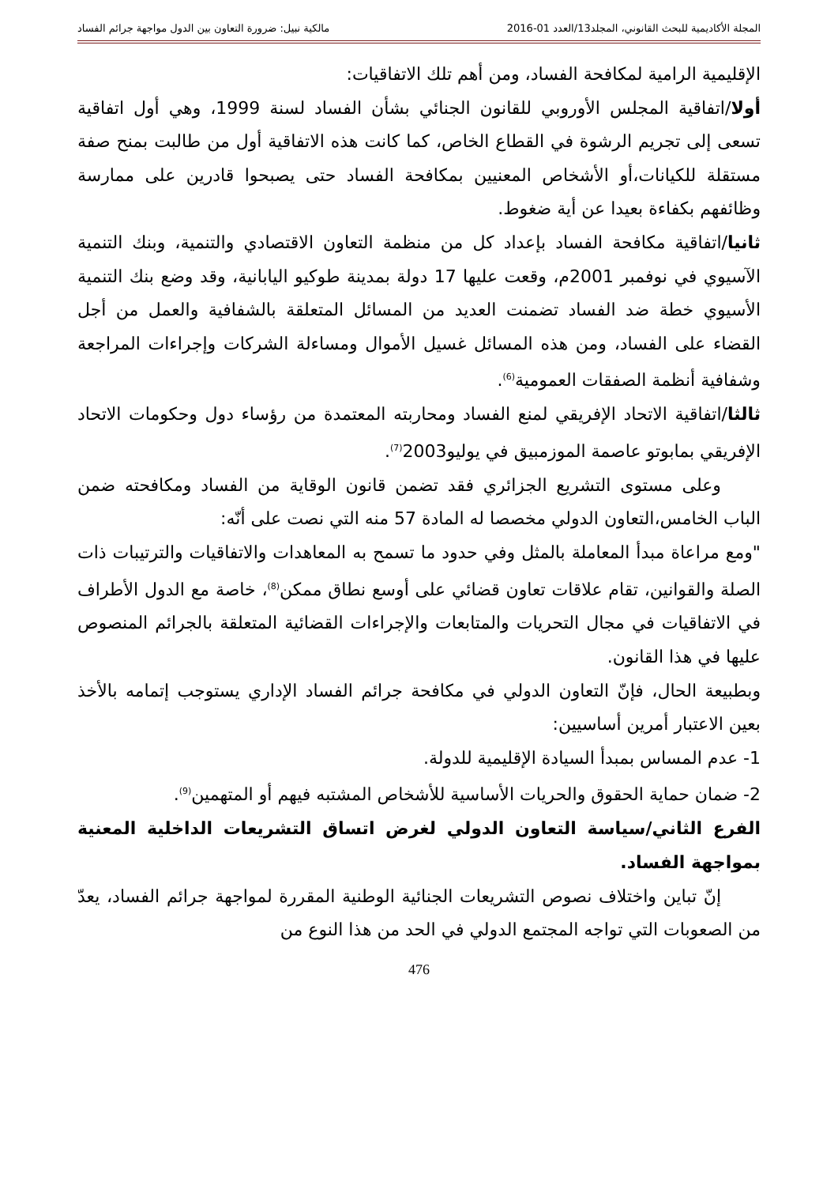المجلة الأكاديمية للبحث القانوني، المجلد13/العدد 01-2016 مالكية نبيل: ضرورة التعاون بين الدول مواجهة جرائم الفساد
الإقليمية الرامية لمكافحة الفساد، ومن أهم تلك الاتفاقيات:
أولا/اتفاقية المجلس الأوروبي للقانون الجنائي بشأن الفساد لسنة 1999، وهي أول اتفاقية تسعى إلى تجريم الرشوة في القطاع الخاص، كما كانت هذه الاتفاقية أول من طالبت بمنح صفة مستقلة للكيانات،أو الأشخاص المعنيين بمكافحة الفساد حتى يصبحوا قادرين على ممارسة وظائفهم بكفاءة بعيدا عن أية ضغوط.
ثانيا/اتفاقية مكافحة الفساد بإعداد كل من منظمة التعاون الاقتصادي والتنمية، وبنك التنمية الآسيوي في نوفمبر 2001م، وقعت عليها 17 دولة بمدينة طوكيو اليابانية، وقد وضع بنك التنمية الأسيوي خطة ضد الفساد تضمنت العديد من المسائل المتعلقة بالشفافية والعمل من أجل القضاء على الفساد، ومن هذه المسائل غسيل الأموال ومساءلة الشركات وإجراءات المراجعة وشفافية أنظمة الصفقات العمومية<sup>(6)</sup>.
ثالثا/اتفاقية الاتحاد الإفريقي لمنع الفساد ومحاربته المعتمدة من رؤساء دول وحكومات الاتحاد الإفريقي بمابوتو عاصمة الموزمبيق في يوليو2003<sup>(7)</sup>.
وعلى مستوى التشريع الجزائري فقد تضمن قانون الوقاية من الفساد ومكافحته ضمن الباب الخامس،التعاون الدولي مخصصا له المادة 57 منه التي نصت على أنّه:
"ومع مراعاة مبدأ المعاملة بالمثل وفي حدود ما تسمح به المعاهدات والاتفاقيات والترتيبات ذات الصلة والقوانين، تقام علاقات تعاون قضائي على أوسع نطاق ممكن<sup>(8)</sup>، خاصة مع الدول الأطراف في الاتفاقيات في مجال التحريات والمتابعات والإجراءات القضائية المتعلقة بالجرائم المنصوص عليها في هذا القانون.
وبطبيعة الحال، فإنّ التعاون الدولي في مكافحة جرائم الفساد الإداري يستوجب إتمامه بالأخذ بعين الاعتبار أمرين أساسيين:
1- عدم المساس بمبدأ السيادة الإقليمية للدولة.
2- ضمان حماية الحقوق والحريات الأساسية للأشخاص المشتبه فيهم أو المتهمين<sup>(9)</sup>.
الفرع الثاني/سياسة التعاون الدولي لغرض اتساق التشريعات الداخلية المعنية بمواجهة الفساد.
إنّ تباين واختلاف نصوص التشريعات الجنائية الوطنية المقررة لمواجهة جرائم الفساد، يعدّ من الصعوبات التي تواجه المجتمع الدولي في الحد من هذا النوع من
476